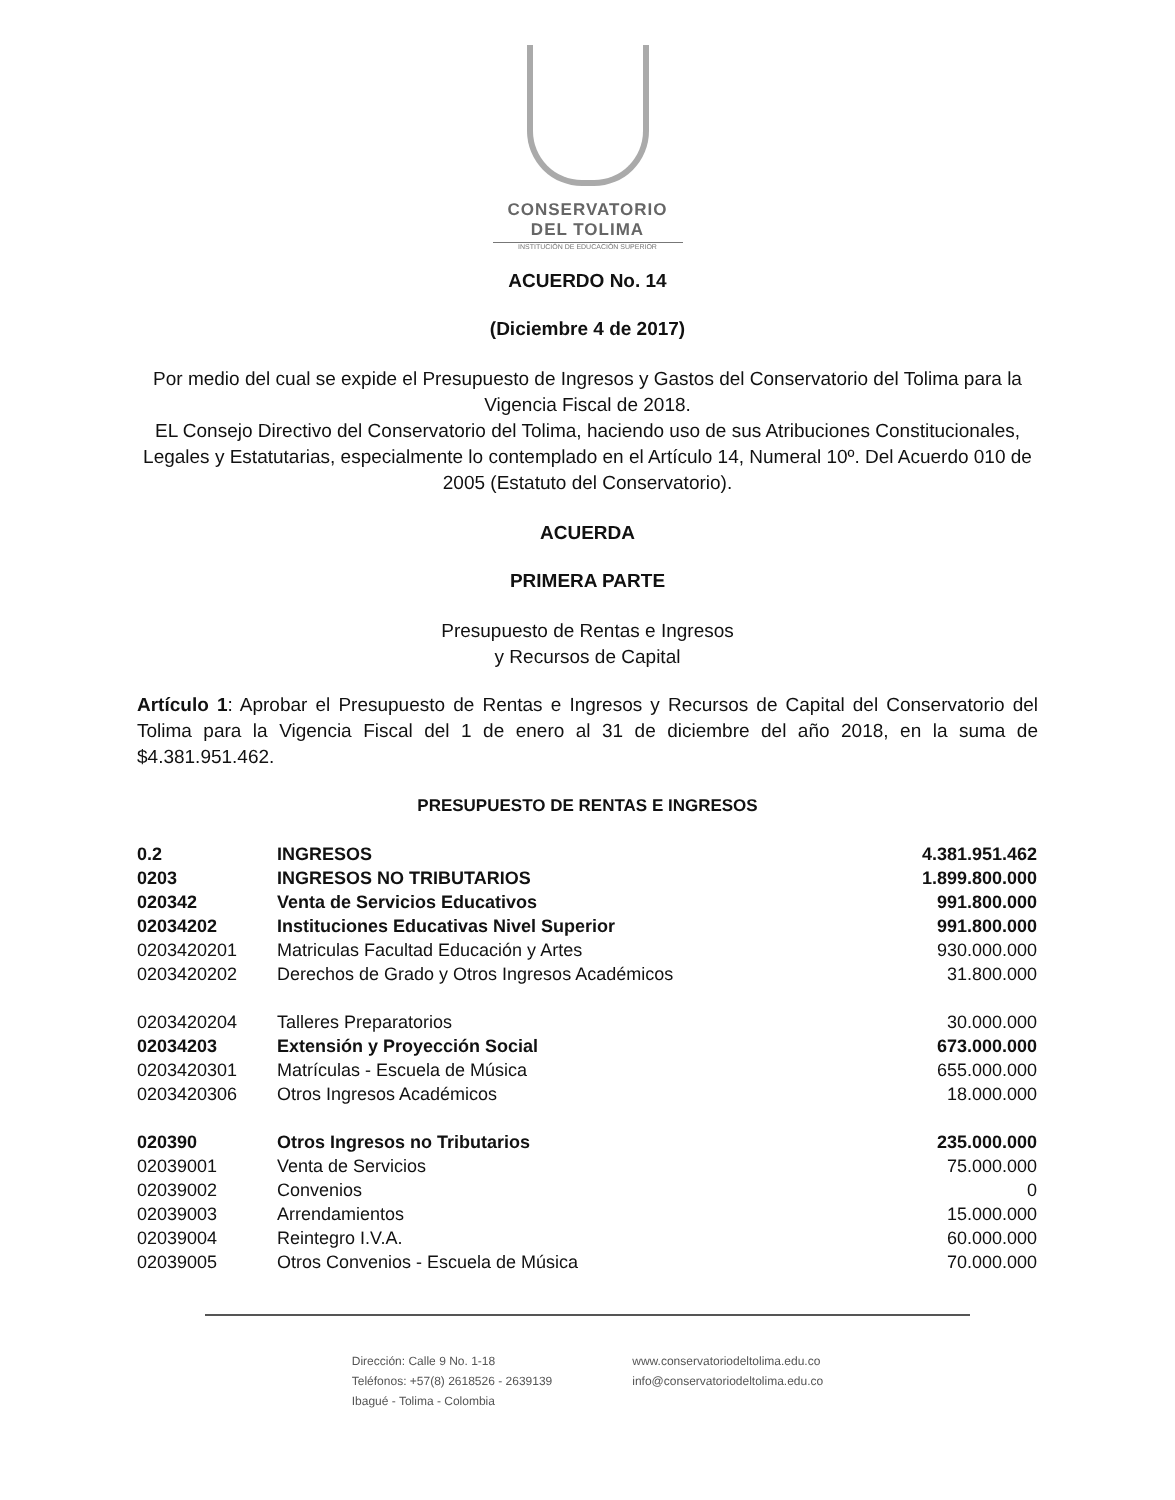CONSERVATORIO
DEL TOLIMA
INSTITUCIÓN DE EDUCACIÓN SUPERIOR
ACUERDO No. 14
(Diciembre 4 de 2017)
Por medio del cual se expide el Presupuesto de Ingresos y Gastos del Conservatorio del Tolima para la Vigencia Fiscal de 2018.
EL Consejo Directivo del Conservatorio del Tolima, haciendo uso de sus Atribuciones Constitucionales, Legales y Estatutarias, especialmente lo contemplado en el Artículo 14, Numeral 10º. Del Acuerdo 010 de 2005 (Estatuto del Conservatorio).
ACUERDA
PRIMERA PARTE
Presupuesto de Rentas e Ingresos
y Recursos de Capital
Artículo 1: Aprobar el Presupuesto de Rentas e Ingresos y Recursos de Capital del Conservatorio del Tolima para la Vigencia Fiscal del 1 de enero al 31 de diciembre del año 2018, en la suma de $4.381.951.462.
PRESUPUESTO DE RENTAS E INGRESOS
| 0.2 | INGRESOS | 4.381.951.462 |
| 0203 | INGRESOS NO TRIBUTARIOS | 1.899.800.000 |
| 020342 | Venta de Servicios Educativos | 991.800.000 |
| 02034202 | Instituciones Educativas Nivel Superior | 991.800.000 |
| 0203420201 | Matriculas Facultad Educación y Artes | 930.000.000 |
| 0203420202 | Derechos de Grado y Otros Ingresos Académicos | 31.800.000 |
| 0203420204 | Talleres Preparatorios | 30.000.000 |
| 02034203 | Extensión y Proyección Social | 673.000.000 |
| 0203420301 | Matrículas - Escuela de Música | 655.000.000 |
| 0203420306 | Otros Ingresos Académicos | 18.000.000 |
| 020390 | Otros Ingresos no Tributarios | 235.000.000 |
| 02039001 | Venta de Servicios | 75.000.000 |
| 02039002 | Convenios | 0 |
| 02039003 | Arrendamientos | 15.000.000 |
| 02039004 | Reintegro I.V.A. | 60.000.000 |
| 02039005 | Otros Convenios - Escuela de Música | 70.000.000 |
Dirección: Calle 9 No. 1-18
Teléfonos: +57(8) 2618526 - 2639139
Ibagué - Tolima - Colombia
www.conservatoriodeltolima.edu.co
info@conservatoriodeltolima.edu.co